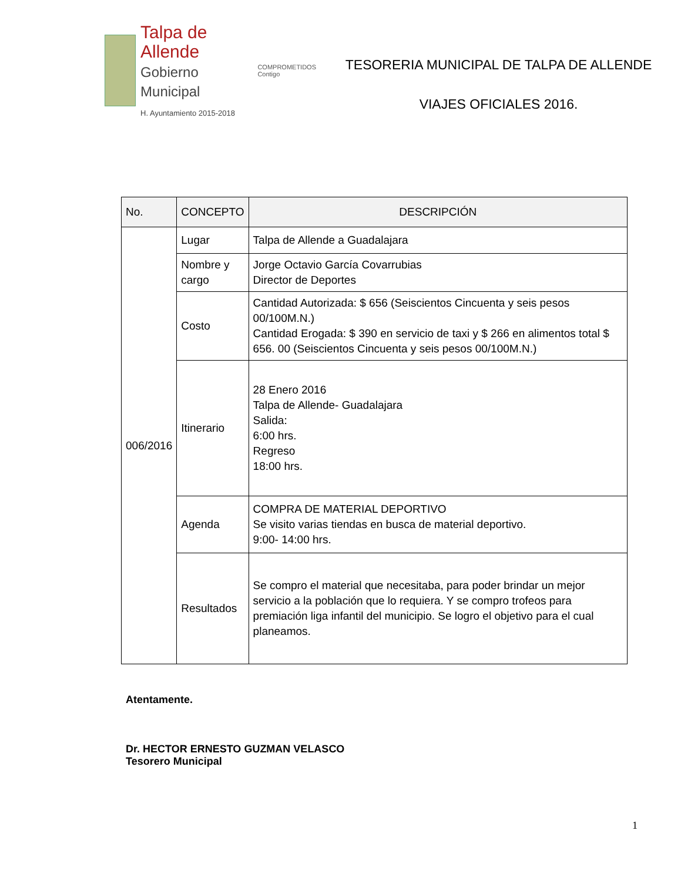Talpa de Allende
Gobierno Municipal
H. Ayuntamiento 2015-2018
COMPROMETIDOS
Contigo
TESORERIA MUNICIPAL DE TALPA DE ALLENDE
VIAJES OFICIALES 2016.
| No. | CONCEPTO | DESCRIPCIÓN |
| --- | --- | --- |
| 006/2016 | Lugar | Talpa de Allende a Guadalajara |
| | Nombre y cargo | Jorge Octavio García Covarrubias Director de Deportes |
| | Costo | Cantidad Autorizada: $ 656 (Seiscientos Cincuenta y seis pesos 00/100M.N.) Cantidad Erogada: $ 390 en servicio de taxi y $ 266 en alimentos total $ 656. 00 (Seiscientos Cincuenta y seis pesos 00/100M.N.) |
| | Itinerario | 28 Enero 2016 Talpa de Allende- Guadalajara Salida: 6:00 hrs. Regreso 18:00 hrs. |
| | Agenda | COMPRA DE MATERIAL DEPORTIVO Se visito varias tiendas en busca de material deportivo. 9:00- 14:00 hrs. |
| | Resultados | Se compro el material que necesitaba, para poder brindar un mejor servicio a la población que lo requiera. Y se compro trofeos para premiación liga infantil del municipio. Se logro el objetivo para el cual planeamos. |
Atentamente.
Dr. HECTOR ERNESTO GUZMAN VELASCO
Tesorero Municipal
1